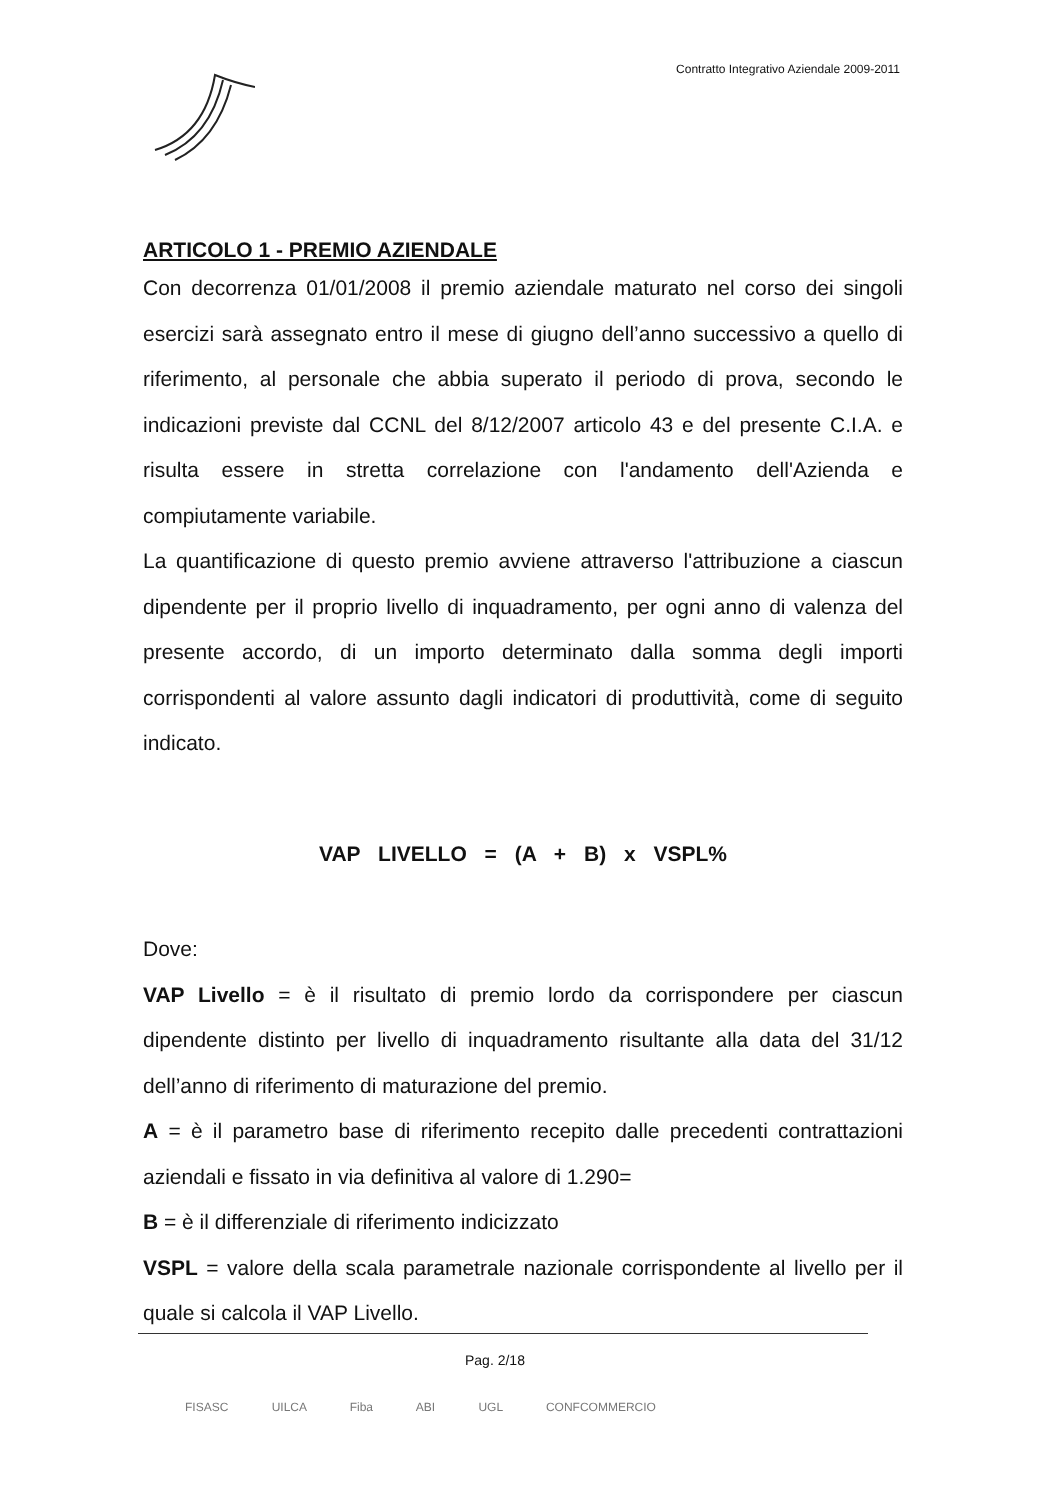Contratto Integrativo Aziendale 2009-2011
ARTICOLO 1 - PREMIO AZIENDALE
Con decorrenza 01/01/2008 il premio aziendale maturato nel corso dei singoli esercizi sarà assegnato entro il mese di giugno dell’anno successivo a quello di riferimento, al personale che abbia superato il periodo di prova, secondo le indicazioni previste dal CCNL del 8/12/2007 articolo 43 e del presente C.I.A. e risulta essere in stretta correlazione con l'andamento dell'Azienda e compiutamente variabile.
La quantificazione di questo premio avviene attraverso l'attribuzione a ciascun dipendente per il proprio livello di inquadramento, per ogni anno di valenza del presente accordo, di un importo determinato dalla somma degli importi corrispondenti al valore assunto dagli indicatori di produttività, come di seguito indicato.
VAP LIVELLO = (A + B) x VSPL%
Dove:
VAP Livello = è il risultato di premio lordo da corrispondere per ciascun dipendente distinto per livello di inquadramento risultante alla data del 31/12 dell’anno di riferimento di maturazione del premio.
A = è il parametro base di riferimento recepito dalle precedenti contrattazioni aziendali e fissato in via definitiva al valore di 1.290=
B = è il differenziale di riferimento indicizzato
VSPL = valore della scala parametrale nazionale corrispondente al livello per il quale si calcola il VAP Livello.
Pag. 2/18
FISASC UILCA Fiba ABI UGL CONFCOMMERCIO